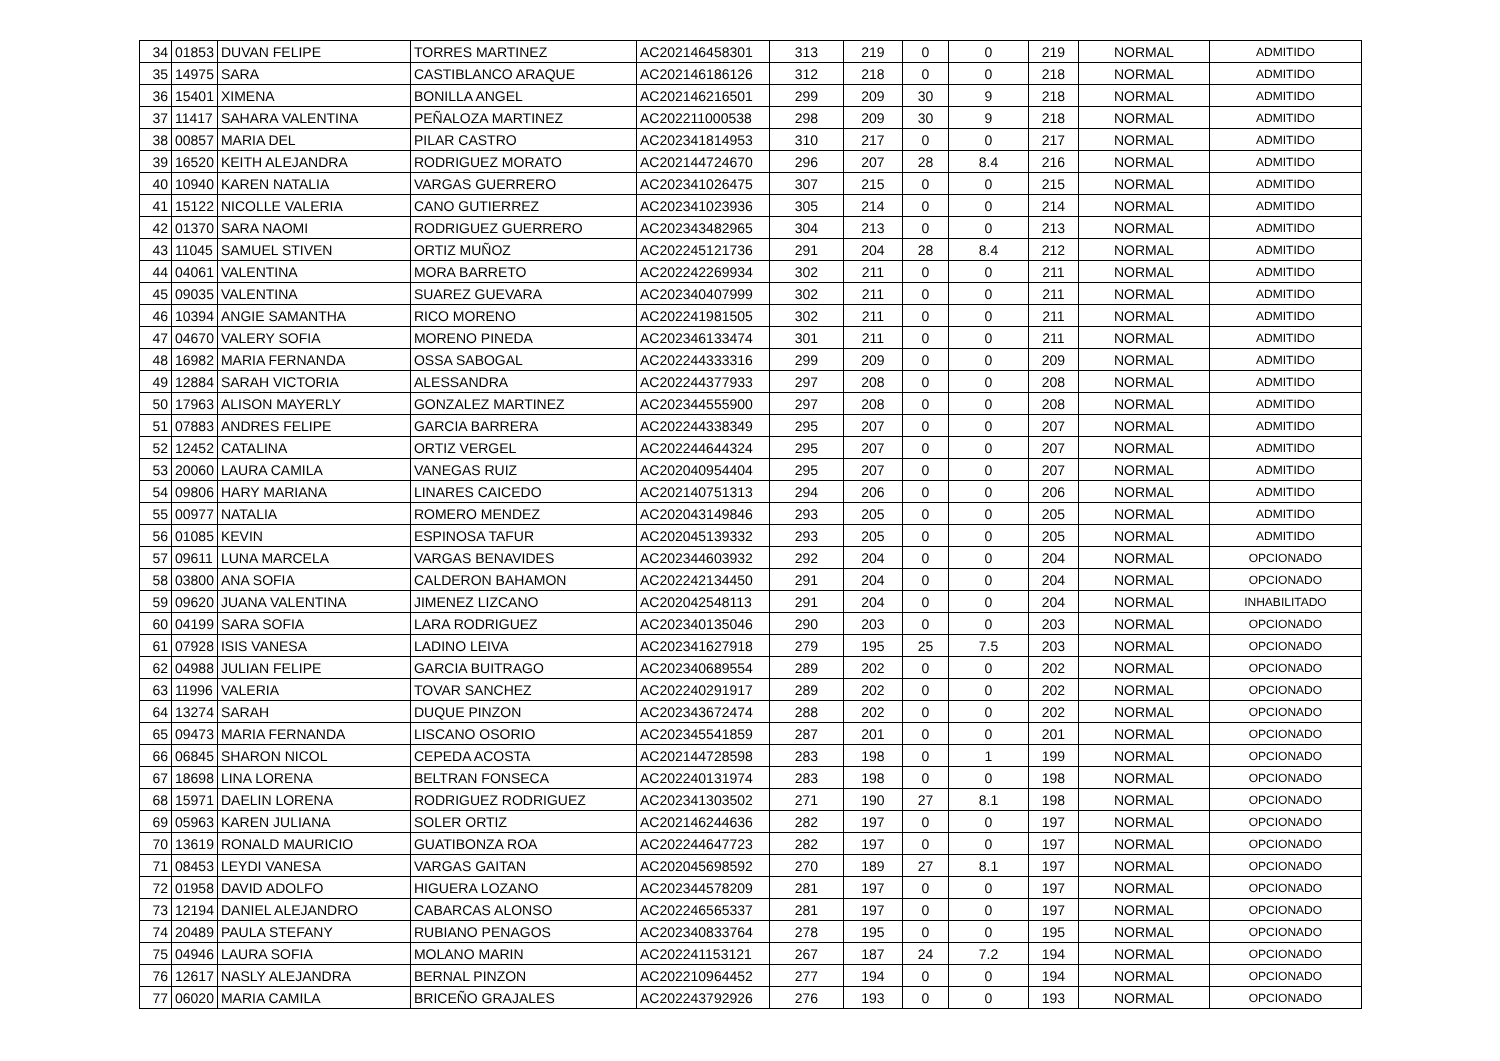| 34 | 01853 | DUVAN FELIPE | TORRES MARTINEZ | AC202146458301 | 313 | 219 | 0 | 0 | 219 | NORMAL | ADMITIDO |
| 35 | 14975 | SARA | CASTIBLANCO ARAQUE | AC202146186126 | 312 | 218 | 0 | 0 | 218 | NORMAL | ADMITIDO |
| 36 | 15401 | XIMENA | BONILLA ANGEL | AC202146216501 | 299 | 209 | 30 | 9 | 218 | NORMAL | ADMITIDO |
| 37 | 11417 | SAHARA VALENTINA | PEÑALOZA MARTINEZ | AC202211000538 | 298 | 209 | 30 | 9 | 218 | NORMAL | ADMITIDO |
| 38 | 00857 | MARIA DEL | PILAR CASTRO | AC202341814953 | 310 | 217 | 0 | 0 | 217 | NORMAL | ADMITIDO |
| 39 | 16520 | KEITH ALEJANDRA | RODRIGUEZ MORATO | AC202144724670 | 296 | 207 | 28 | 8.4 | 216 | NORMAL | ADMITIDO |
| 40 | 10940 | KAREN NATALIA | VARGAS GUERRERO | AC202341026475 | 307 | 215 | 0 | 0 | 215 | NORMAL | ADMITIDO |
| 41 | 15122 | NICOLLE VALERIA | CANO GUTIERREZ | AC202341023936 | 305 | 214 | 0 | 0 | 214 | NORMAL | ADMITIDO |
| 42 | 01370 | SARA NAOMI | RODRIGUEZ GUERRERO | AC202343482965 | 304 | 213 | 0 | 0 | 213 | NORMAL | ADMITIDO |
| 43 | 11045 | SAMUEL STIVEN | ORTIZ MUÑOZ | AC202245121736 | 291 | 204 | 28 | 8.4 | 212 | NORMAL | ADMITIDO |
| 44 | 04061 | VALENTINA | MORA BARRETO | AC202242269934 | 302 | 211 | 0 | 0 | 211 | NORMAL | ADMITIDO |
| 45 | 09035 | VALENTINA | SUAREZ GUEVARA | AC202340407999 | 302 | 211 | 0 | 0 | 211 | NORMAL | ADMITIDO |
| 46 | 10394 | ANGIE SAMANTHA | RICO MORENO | AC202241981505 | 302 | 211 | 0 | 0 | 211 | NORMAL | ADMITIDO |
| 47 | 04670 | VALERY SOFIA | MORENO PINEDA | AC202346133474 | 301 | 211 | 0 | 0 | 211 | NORMAL | ADMITIDO |
| 48 | 16982 | MARIA FERNANDA | OSSA SABOGAL | AC202244333316 | 299 | 209 | 0 | 0 | 209 | NORMAL | ADMITIDO |
| 49 | 12884 | SARAH VICTORIA | ALESSANDRA | AC202244377933 | 297 | 208 | 0 | 0 | 208 | NORMAL | ADMITIDO |
| 50 | 17963 | ALISON MAYERLY | GONZALEZ MARTINEZ | AC202344555900 | 297 | 208 | 0 | 0 | 208 | NORMAL | ADMITIDO |
| 51 | 07883 | ANDRES FELIPE | GARCIA BARRERA | AC202244338349 | 295 | 207 | 0 | 0 | 207 | NORMAL | ADMITIDO |
| 52 | 12452 | CATALINA | ORTIZ VERGEL | AC202244644324 | 295 | 207 | 0 | 0 | 207 | NORMAL | ADMITIDO |
| 53 | 20060 | LAURA CAMILA | VANEGAS RUIZ | AC202040954404 | 295 | 207 | 0 | 0 | 207 | NORMAL | ADMITIDO |
| 54 | 09806 | HARY MARIANA | LINARES CAICEDO | AC202140751313 | 294 | 206 | 0 | 0 | 206 | NORMAL | ADMITIDO |
| 55 | 00977 | NATALIA | ROMERO MENDEZ | AC202043149846 | 293 | 205 | 0 | 0 | 205 | NORMAL | ADMITIDO |
| 56 | 01085 | KEVIN | ESPINOSA TAFUR | AC202045139332 | 293 | 205 | 0 | 0 | 205 | NORMAL | ADMITIDO |
| 57 | 09611 | LUNA MARCELA | VARGAS BENAVIDES | AC202344603932 | 292 | 204 | 0 | 0 | 204 | NORMAL | OPCIONADO |
| 58 | 03800 | ANA SOFIA | CALDERON BAHAMON | AC202242134450 | 291 | 204 | 0 | 0 | 204 | NORMAL | OPCIONADO |
| 59 | 09620 | JUANA VALENTINA | JIMENEZ LIZCANO | AC202042548113 | 291 | 204 | 0 | 0 | 204 | NORMAL | INHABILITADO |
| 60 | 04199 | SARA SOFIA | LARA RODRIGUEZ | AC202340135046 | 290 | 203 | 0 | 0 | 203 | NORMAL | OPCIONADO |
| 61 | 07928 | ISIS VANESA | LADINO LEIVA | AC202341627918 | 279 | 195 | 25 | 7.5 | 203 | NORMAL | OPCIONADO |
| 62 | 04988 | JULIAN FELIPE | GARCIA BUITRAGO | AC202340689554 | 289 | 202 | 0 | 0 | 202 | NORMAL | OPCIONADO |
| 63 | 11996 | VALERIA | TOVAR SANCHEZ | AC202240291917 | 289 | 202 | 0 | 0 | 202 | NORMAL | OPCIONADO |
| 64 | 13274 | SARAH | DUQUE PINZON | AC202343672474 | 288 | 202 | 0 | 0 | 202 | NORMAL | OPCIONADO |
| 65 | 09473 | MARIA FERNANDA | LISCANO OSORIO | AC202345541859 | 287 | 201 | 0 | 0 | 201 | NORMAL | OPCIONADO |
| 66 | 06845 | SHARON NICOL | CEPEDA ACOSTA | AC202144728598 | 283 | 198 | 0 | 1 | 199 | NORMAL | OPCIONADO |
| 67 | 18698 | LINA LORENA | BELTRAN FONSECA | AC202240131974 | 283 | 198 | 0 | 0 | 198 | NORMAL | OPCIONADO |
| 68 | 15971 | DAELIN LORENA | RODRIGUEZ RODRIGUEZ | AC202341303502 | 271 | 190 | 27 | 8.1 | 198 | NORMAL | OPCIONADO |
| 69 | 05963 | KAREN JULIANA | SOLER ORTIZ | AC202146244636 | 282 | 197 | 0 | 0 | 197 | NORMAL | OPCIONADO |
| 70 | 13619 | RONALD MAURICIO | GUATIBONZA ROA | AC202244647723 | 282 | 197 | 0 | 0 | 197 | NORMAL | OPCIONADO |
| 71 | 08453 | LEYDI VANESA | VARGAS GAITAN | AC202045698592 | 270 | 189 | 27 | 8.1 | 197 | NORMAL | OPCIONADO |
| 72 | 01958 | DAVID ADOLFO | HIGUERA LOZANO | AC202344578209 | 281 | 197 | 0 | 0 | 197 | NORMAL | OPCIONADO |
| 73 | 12194 | DANIEL ALEJANDRO | CABARCAS ALONSO | AC202246565337 | 281 | 197 | 0 | 0 | 197 | NORMAL | OPCIONADO |
| 74 | 20489 | PAULA STEFANY | RUBIANO PENAGOS | AC202340833764 | 278 | 195 | 0 | 0 | 195 | NORMAL | OPCIONADO |
| 75 | 04946 | LAURA SOFIA | MOLANO MARIN | AC202241153121 | 267 | 187 | 24 | 7.2 | 194 | NORMAL | OPCIONADO |
| 76 | 12617 | NASLY ALEJANDRA | BERNAL PINZON | AC202210964452 | 277 | 194 | 0 | 0 | 194 | NORMAL | OPCIONADO |
| 77 | 06020 | MARIA CAMILA | BRICEÑO GRAJALES | AC202243792926 | 276 | 193 | 0 | 0 | 193 | NORMAL | OPCIONADO |